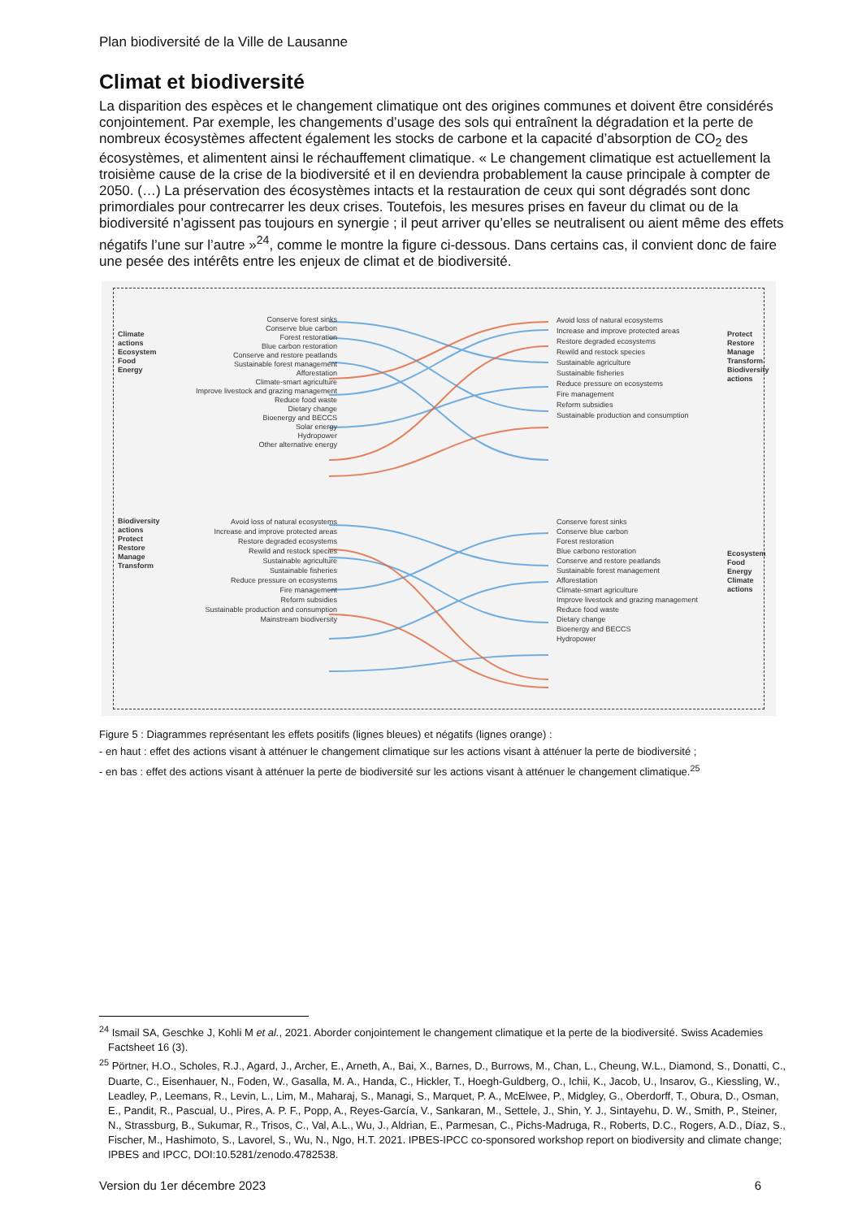Plan biodiversité de la Ville de Lausanne
Climat et biodiversité
La disparition des espèces et le changement climatique ont des origines communes et doivent être considérés conjointement. Par exemple, les changements d’usage des sols qui entraînent la dégradation et la perte de nombreux écosystèmes affectent également les stocks de carbone et la capacité d’absorption de CO<sub>2</sub> des écosystèmes, et alimentent ainsi le réchauffement climatique. « Le changement climatique est actuellement la troisième cause de la crise de la biodiversité et il en deviendra probablement la cause principale à compter de 2050. (…) La préservation des écosystèmes intacts et la restauration de ceux qui sont dégradés sont donc primordiales pour contrecarrer les deux crises. Toutefois, les mesures prises en faveur du climat ou de la biodiversité n’agissent pas toujours en synergie ; il peut arriver qu’elles se neutralisent ou aient même des effets négatifs l’une sur l’autre »<sup>24</sup>, comme le montre la figure ci-dessous. Dans certains cas, il convient donc de faire une pesée des intérêts entre les enjeux de climat et de biodiversité.
Conserve forest sinks
Conserve blue carbon
Forest restoration
Blue carbon restoration
Conserve and restore peatlands
Sustainable forest management
Afforestation
Climate-smart agriculture
Improve livestock and grazing management
Reduce food waste
Dietary change
Bioenergy and BECCS
Solar energy
Hydropower
Other alternative energy
Avoid loss of natural ecosystems
Increase and improve protected areas
Restore degraded ecosystems
Rewild and restock species
Sustainable agriculture
Sustainable fisheries
Reduce pressure on ecosystems
Fire management
Reform subsidies
Sustainable production and consumption
Avoid loss of natural ecosystems
Increase and improve protected areas
Restore degraded ecosystems
Rewild and restock species
Sustainable agriculture
Sustainable fisheries
Reduce pressure on ecosystems
Fire management
Reform subsidies
Sustainable production and consumption
Mainstream biodiversity
Conserve forest sinks
Conserve blue carbon
Forest restoration
Blue carbono restoration
Conserve and restore peatlands
Sustainable forest management
Afforestation
Climate-smart agriculture
Improve livestock and grazing management
Reduce food waste
Dietary change
Bioenergy and BECCS
Hydropower
Climate actions
Ecosystem
Food
Energy
Biodiversity actions
Protect
Restore
Manage
Transform
Protect
Restore
Manage
Transform
Biodiversity actions
Ecosystem
Food
Energy
Climate actions
Figure 5 : Diagrammes représentant les effets positifs (lignes bleues) et négatifs (lignes orange) :
- en haut : effet des actions visant à atténuer le changement climatique sur les actions visant à atténuer la perte de biodiversité ;
- en bas : effet des actions visant à atténuer la perte de biodiversité sur les actions visant à atténuer le changement climatique.<sup>25</sup>
<sup>24</sup> Ismail SA, Geschke J, Kohli M et al., 2021. Aborder conjointement le changement climatique et la perte de la biodiversité. Swiss Academies Factsheet 16 (3).
<sup>25</sup> Pörtner, H.O., Scholes, R.J., Agard, J., Archer, E., Arneth, A., Bai, X., Barnes, D., Burrows, M., Chan, L., Cheung, W.L., Diamond, S., Donatti, C., Duarte, C., Eisenhauer, N., Foden, W., Gasalla, M. A., Handa, C., Hickler, T., Hoegh-Guldberg, O., Ichii, K., Jacob, U., Insarov, G., Kiessling, W., Leadley, P., Leemans, R., Levin, L., Lim, M., Maharaj, S., Managi, S., Marquet, P. A., McElwee, P., Midgley, G., Oberdorff, T., Obura, D., Osman, E., Pandit, R., Pascual, U., Pires, A. P. F., Popp, A., Reyes-García, V., Sankaran, M., Settele, J., Shin, Y. J., Sintayehu, D. W., Smith, P., Steiner, N., Strassburg, B., Sukumar, R., Trisos, C., Val, A.L., Wu, J., Aldrian, E., Parmesan, C., Pichs-Madruga, R., Roberts, D.C., Rogers, A.D., Díaz, S., Fischer, M., Hashimoto, S., Lavorel, S., Wu, N., Ngo, H.T. 2021. IPBES-IPCC co-sponsored workshop report on biodiversity and climate change; IPBES and IPCC, DOI:10.5281/zenodo.4782538.
Version du 1er décembre 2023 6